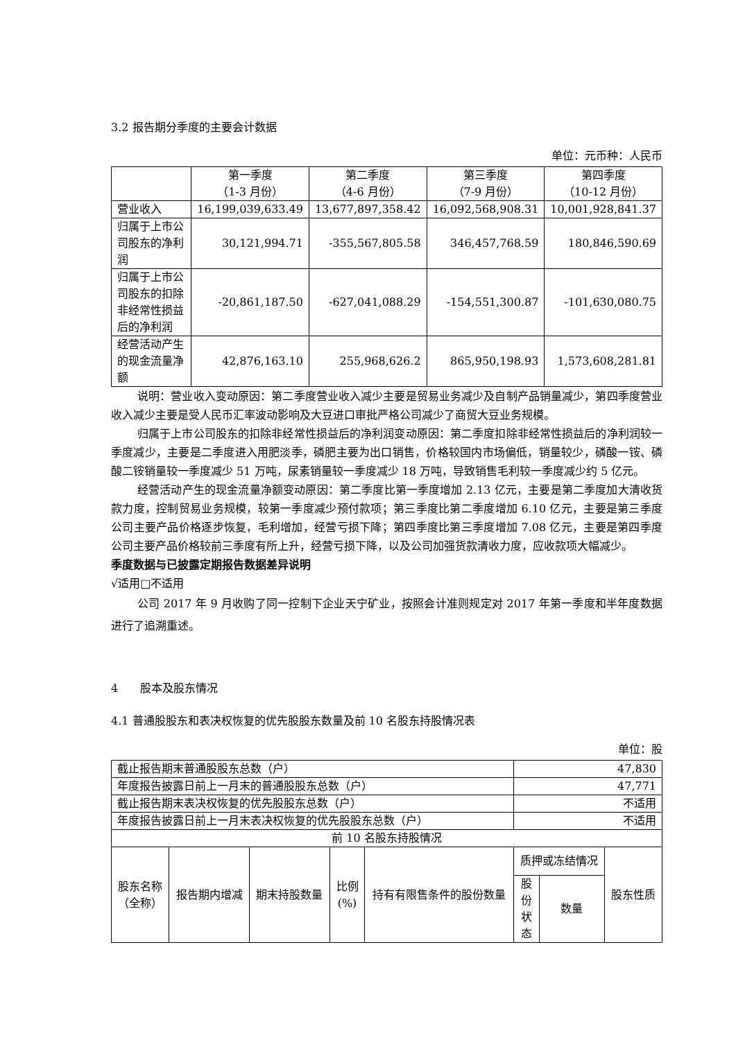3.2 报告期分季度的主要会计数据
单位：元币种：人民币
| | 第一季度 （1-3 月份） | 第二季度 （4-6 月份） | 第三季度 （7-9 月份） | 第四季度 （10-12 月份） |
| --- | --- | --- | --- | --- |
| 营业收入 | 16,199,039,633.49 | 13,677,897,358.42 | 16,092,568,908.31 | 10,001,928,841.37 |
| 归属于上市公司股东的净利润 | 30,121,994.71 | -355,567,805.58 | 346,457,768.59 | 180,846,590.69 |
| 归属于上市公司股东的扣除非经常性损益后的净利润 | -20,861,187.50 | -627,041,088.29 | -154,551,300.87 | -101,630,080.75 |
| 经营活动产生的现金流量净额 | 42,876,163.10 | 255,968,626.2 | 865,950,198.93 | 1,573,608,281.81 |
说明：营业收入变动原因：第二季度营业收入减少主要是贸易业务减少及自制产品销量减少，第四季度营业收入减少主要是受人民币汇率波动影响及大豆进口审批严格公司减少了商贸大豆业务规模。
归属于上市公司股东的扣除非经常性损益后的净利润变动原因：第二季度扣除非经常性损益后的净利润较一季度减少，主要是二季度进入用肥淡季，磷肥主要为出口销售，价格较国内市场偏低，销量较少，磷酸一铵、磷酸二铵销量较一季度减少 51 万吨，尿素销量较一季度减少 18 万吨，导致销售毛利较一季度减少约 5 亿元。
经营活动产生的现金流量净额变动原因：第二季度比第一季度增加 2.13 亿元，主要是第二季度加大清收货款力度，控制贸易业务规模，较第一季度减少预付款项；第三季度比第二季度增加 6.10 亿元，主要是第三季度公司主要产品价格逐步恢复，毛利增加，经营亏损下降；第四季度比第三季度增加 7.08 亿元，主要是第四季度公司主要产品价格较前三季度有所上升，经营亏损下降，以及公司加强货款清收力度，应收款项大幅减少。
季度数据与已披露定期报告数据差异说明
√适用□不适用
公司 2017 年 9 月收购了同一控制下企业天宁矿业，按照会计准则规定对 2017 年第一季度和半年度数据进行了追溯重述。
4　　股本及股东情况
4.1 普通股股东和表决权恢复的优先股股东数量及前 10 名股东持股情况表
单位：股
| 截止报告期末普通股股东总数（户） | | | | | 47,830 | | |
| 年度报告披露日前上一月末的普通股股东总数（户） | | | | | 47,771 | | |
| 截止报告期末表决权恢复的优先股股东总数（户） | | | | | 不适用 | | |
| 年度报告披露日前上一月末表决权恢复的优先股股东总数（户） | | | | | 不适用 | | |
| 前 10 名股东持股情况 | | | | | | | |
| 股东名称 （全称） | 报告期内增减 | 期末持股数量 | 比例 (%) | 持有有限售条件的股份数量 | 质押或冻结情况 | | 股东性质 |
| | | | | | 股份状态 | 数量 | |